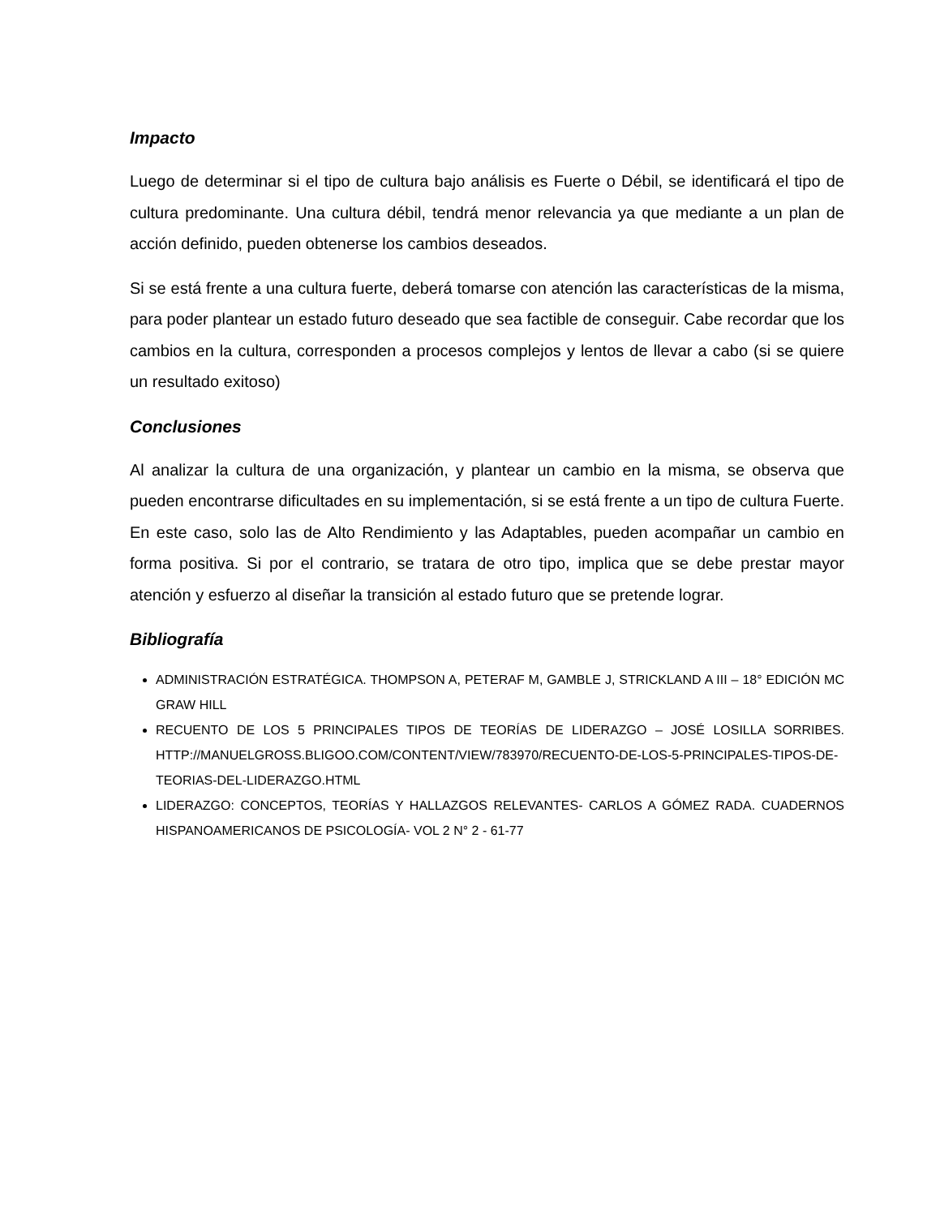Impacto
Luego de determinar si el tipo de cultura bajo análisis es Fuerte o Débil, se identificará el tipo de cultura predominante. Una cultura débil, tendrá menor relevancia ya que mediante a un plan de acción definido, pueden obtenerse los cambios deseados.
Si se está frente a una cultura fuerte, deberá tomarse con atención las características de la misma, para poder plantear un estado futuro deseado que sea factible de conseguir. Cabe recordar que los cambios en la cultura, corresponden a procesos complejos y lentos de llevar a cabo (si se quiere un resultado exitoso)
Conclusiones
Al analizar la cultura de una organización, y plantear un cambio en la misma, se observa que pueden encontrarse dificultades en su implementación, si se está frente a un tipo de cultura Fuerte. En este caso, solo las de Alto Rendimiento y las Adaptables, pueden acompañar un cambio en forma positiva. Si por el contrario, se tratara de otro tipo, implica que se debe prestar mayor atención y esfuerzo al diseñar la transición al estado futuro que se pretende lograr.
Bibliografía
ADMINISTRACIÓN ESTRATÉGICA. THOMPSON A, PETERAF M, GAMBLE J, STRICKLAND A III – 18° EDICIÓN MC GRAW HILL
RECUENTO DE LOS 5 PRINCIPALES TIPOS DE TEORÍAS DE LIDERAZGO – JOSÉ LOSILLA SORRIBES. HTTP://MANUELGROSS.BLIGOO.COM/CONTENT/VIEW/783970/RECUENTO-DE-LOS-5-PRINCIPALES-TIPOS-DE-TEORIAS-DEL-LIDERAZGO.HTML
LIDERAZGO: CONCEPTOS, TEORÍAS Y HALLAZGOS RELEVANTES- CARLOS A GÓMEZ RADA. CUADERNOS HISPANOAMERICANOS DE PSICOLOGÍA- VOL 2 N° 2 - 61-77